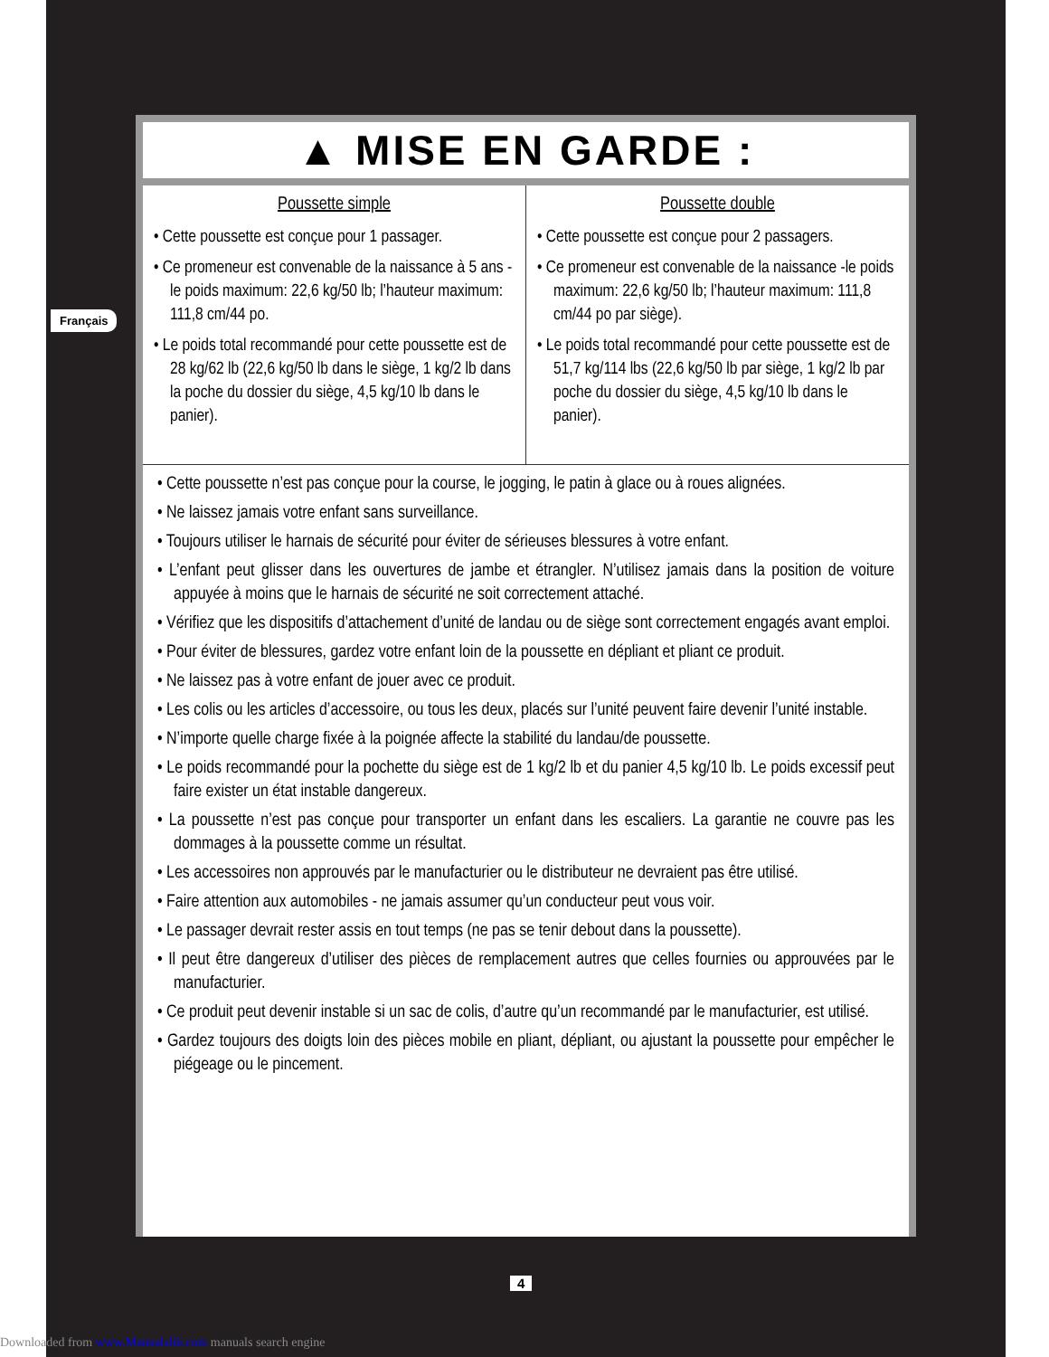Français
▲ MISE EN GARDE :
Poussette simple
• Cette poussette est conçue pour 1 passager.
• Ce promeneur est convenable de la naissance à 5 ans - le poids maximum: 22,6 kg/50 lb; l’hauteur maximum: 111,8 cm/44 po.
• Le poids total recommandé pour cette poussette est de 28 kg/62 lb (22,6 kg/50 lb dans le siège, 1 kg/2 lb dans la poche du dossier du siège, 4,5 kg/10 lb dans le panier).
Poussette double
• Cette poussette est conçue pour 2 passagers.
• Ce promeneur est convenable de la naissance -le poids maximum: 22,6 kg/50 lb; l’hauteur maximum: 111,8 cm/44 po par siège).
• Le poids total recommandé pour cette poussette est de 51,7 kg/114 lbs (22,6 kg/50 lb par siège, 1 kg/2 lb par poche du dossier du siège, 4,5 kg/10 lb dans le panier).
• Cette poussette n’est pas conçue pour la course, le jogging, le patin à glace ou à roues alignées.
• Ne laissez jamais votre enfant sans surveillance.
• Toujours utiliser le harnais de sécurité pour éviter de sérieuses blessures à votre enfant.
• L’enfant peut glisser dans les ouvertures de jambe et étrangler. N’utilisez jamais dans la position de voiture appuyée à moins que le harnais de sécurité ne soit correctement attaché.
• Vérifiez que les dispositifs d’attachement d’unité de landau ou de siège sont correctement engagés avant emploi.
• Pour éviter de blessures, gardez votre enfant loin de la poussette en dépliant et pliant ce produit.
• Ne laissez pas à votre enfant de jouer avec ce produit.
• Les colis ou les articles d’accessoire, ou tous les deux, placés sur l’unité peuvent faire devenir l’unité instable.
• N’importe quelle charge fixée à la poignée affecte la stabilité du landau/de poussette.
• Le poids recommandé pour la pochette du siège est de 1 kg/2 lb et du panier 4,5 kg/10 lb. Le poids excessif peut faire exister un état instable dangereux.
• La poussette n’est pas conçue pour transporter un enfant dans les escaliers. La garantie ne couvre pas les dommages à la poussette comme un résultat.
• Les accessoires non approuvés par le manufacturier ou le distributeur ne devraient pas être utilisé.
• Faire attention aux automobiles - ne jamais assumer qu’un conducteur peut vous voir.
• Le passager devrait rester assis en tout temps (ne pas se tenir debout dans la poussette).
• Il peut être dangereux d’utiliser des pièces de remplacement autres que celles fournies ou approuvées par le manufacturier.
• Ce produit peut devenir instable si un sac de colis, d’autre qu’un recommandé par le manufacturier, est utilisé.
• Gardez toujours des doigts loin des pièces mobile en pliant, dépliant, ou ajustant la poussette pour empêcher le piégeage ou le pincement.
4
Downloaded from www.Manualslib.com manuals search engine